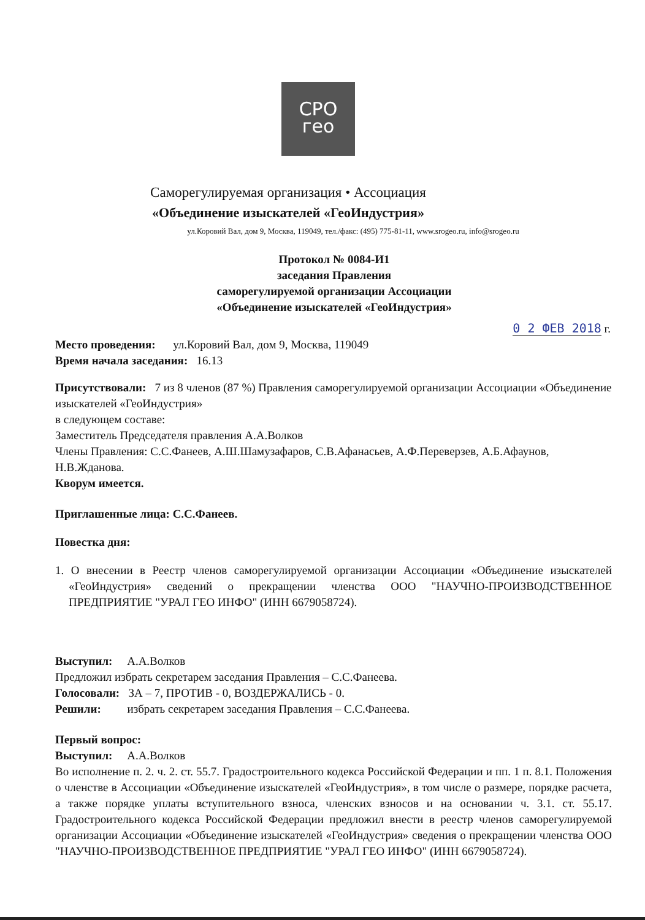СРО
гео
Саморегулируемая организация • Ассоциация
«Объединение изыскателей «ГеоИндустрия»
ул.Коровий Вал, дом 9, Москва, 119049, тел./факс: (495) 775-81-11, www.srogeo.ru, info@srogeo.ru
Протокол № 0084-И1
заседания Правления
саморегулируемой организации Ассоциации
«Объединение изыскателей «ГеоИндустрия»
0 2 ФЕВ 2018 г.
Место проведения: ул.Коровий Вал, дом 9, Москва, 119049
Время начала заседания: 16.13
Присутствовали: 7 из 8 членов (87 %) Правления саморегулируемой организации Ассоциации «Объединение изыскателей «ГеоИндустрия»
в следующем составе:
Заместитель Председателя правления А.А.Волков
Члены Правления: С.С.Фанеев, А.Ш.Шамузафаров, С.В.Афанасьев, А.Ф.Переверзев, А.Б.Афаунов, Н.В.Жданова.
Кворум имеется.
Приглашенные лица: С.С.Фанеев.
Повестка дня:
1. О внесении в Реестр членов саморегулируемой организации Ассоциации «Объединение изыскателей «ГеоИндустрия» сведений о прекращении членства ООО "НАУЧНО-ПРОИЗВОДСТВЕННОЕ ПРЕДПРИЯТИЕ "УРАЛ ГЕО ИНФО" (ИНН 6679058724).
Выступил: А.А.Волков
Предложил избрать секретарем заседания Правления – С.С.Фанеева.
Голосовали: ЗА – 7, ПРОТИВ - 0, ВОЗДЕРЖАЛИСЬ - 0.
Решили: избрать секретарем заседания Правления – С.С.Фанеева.
Первый вопрос:
Выступил: А.А.Волков
Во исполнение п. 2. ч. 2. ст. 55.7. Градостроительного кодекса Российской Федерации и пп. 1 п. 8.1. Положения о членстве в Ассоциации «Объединение изыскателей «ГеоИндустрия», в том числе о размере, порядке расчета, а также порядке уплаты вступительного взноса, членских взносов и на основании ч. 3.1. ст. 55.17. Градостроительного кодекса Российской Федерации предложил внести в реестр членов саморегулируемой организации Ассоциации «Объединение изыскателей «ГеоИндустрия» сведения о прекращении членства ООО "НАУЧНО-ПРОИЗВОДСТВЕННОЕ ПРЕДПРИЯТИЕ "УРАЛ ГЕО ИНФО" (ИНН 6679058724).